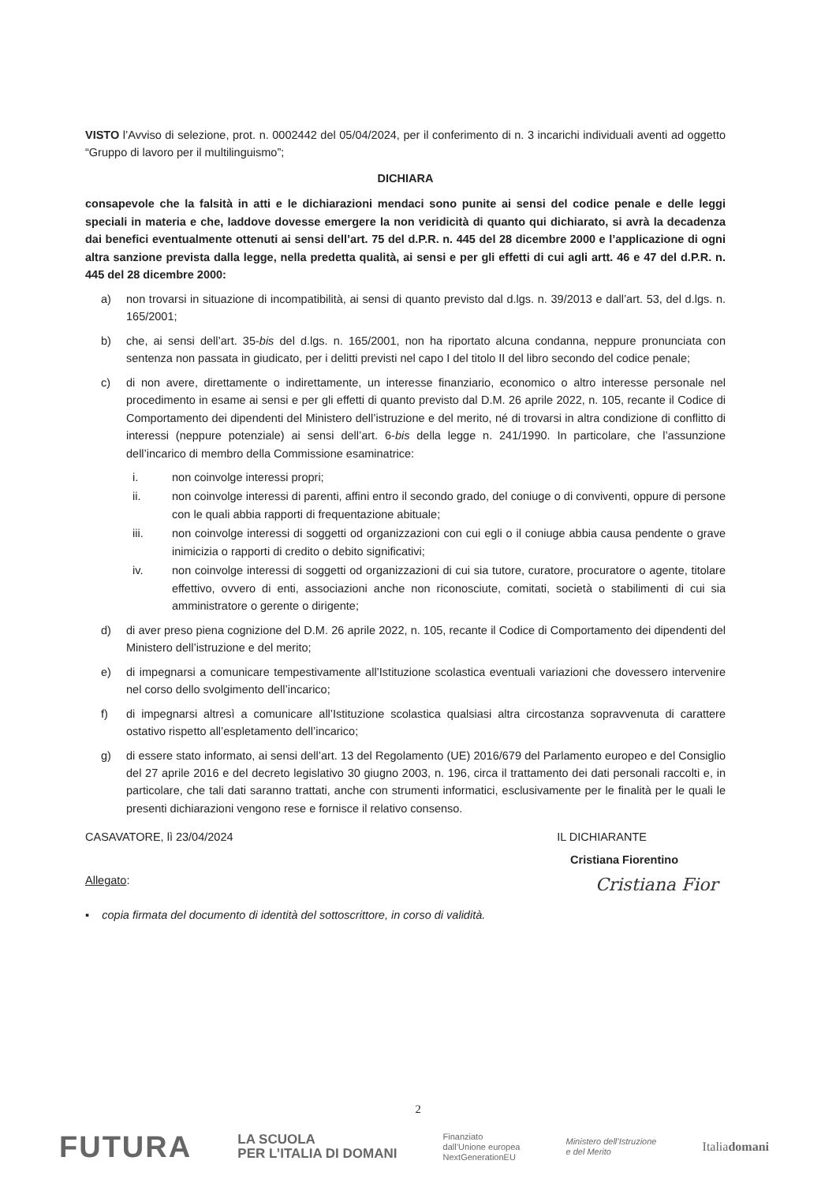VISTO l’Avviso di selezione, prot. n. 0002442 del 05/04/2024, per il conferimento di n. 3 incarichi individuali aventi ad oggetto “Gruppo di lavoro per il multilinguismo”;
DICHIARA
consapevole che la falsità in atti e le dichiarazioni mendaci sono punite ai sensi del codice penale e delle leggi speciali in materia e che, laddove dovesse emergere la non veridicità di quanto qui dichiarato, si avrà la decadenza dai benefici eventualmente ottenuti ai sensi dell’art. 75 del d.P.R. n. 445 del 28 dicembre 2000 e l’applicazione di ogni altra sanzione prevista dalla legge, nella predetta qualità, ai sensi e per gli effetti di cui agli artt. 46 e 47 del d.P.R. n. 445 del 28 dicembre 2000:
a) non trovarsi in situazione di incompatibilità, ai sensi di quanto previsto dal d.lgs. n. 39/2013 e dall’art. 53, del d.lgs. n. 165/2001;
b) che, ai sensi dell’art. 35-bis del d.lgs. n. 165/2001, non ha riportato alcuna condanna, neppure pronunciata con sentenza non passata in giudicato, per i delitti previsti nel capo I del titolo II del libro secondo del codice penale;
c) di non avere, direttamente o indirettamente, un interesse finanziario, economico o altro interesse personale nel procedimento in esame ai sensi e per gli effetti di quanto previsto dal D.M. 26 aprile 2022, n. 105, recante il Codice di Comportamento dei dipendenti del Ministero dell’istruzione e del merito, né di trovarsi in altra condizione di conflitto di interessi (neppure potenziale) ai sensi dell’art. 6-bis della legge n. 241/1990. In particolare, che l’assunzione dell’incarico di membro della Commissione esaminatrice:
i. non coinvolge interessi propri;
ii. non coinvolge interessi di parenti, affini entro il secondo grado, del coniuge o di conviventi, oppure di persone con le quali abbia rapporti di frequentazione abituale;
iii. non coinvolge interessi di soggetti od organizzazioni con cui egli o il coniuge abbia causa pendente o grave inimicizia o rapporti di credito o debito significativi;
iv. non coinvolge interessi di soggetti od organizzazioni di cui sia tutore, curatore, procuratore o agente, titolare effettivo, ovvero di enti, associazioni anche non riconosciute, comitati, società o stabilimenti di cui sia amministratore o gerente o dirigente;
d) di aver preso piena cognizione del D.M. 26 aprile 2022, n. 105, recante il Codice di Comportamento dei dipendenti del Ministero dell’istruzione e del merito;
e) di impegnarsi a comunicare tempestivamente all’Istituzione scolastica eventuali variazioni che dovessero intervenire nel corso dello svolgimento dell’incarico;
f) di impegnarsi altresì a comunicare all’Istituzione scolastica qualsiasi altra circostanza sopravvenuta di carattere ostativo rispetto all’espletamento dell’incarico;
g) di essere stato informato, ai sensi dell’art. 13 del Regolamento (UE) 2016/679 del Parlamento europeo e del Consiglio del 27 aprile 2016 e del decreto legislativo 30 giugno 2003, n. 196, circa il trattamento dei dati personali raccolti e, in particolare, che tali dati saranno trattati, anche con strumenti informatici, esclusivamente per le finalità per le quali le presenti dichiarazioni vengono rese e fornisce il relativo consenso.
CASAVATORE, lì 23/04/2024 IL DICHIARANTE
Cristiana Fiorentino
Allegato: Cristiana Fior
▪ copia firmata del documento di identità del sottoscrittore, in corso di validità.
2
FUTURA LA SCUOLA
PER L’ITALIA DI DOMANI Finanziato
dall’Unione europea
NextGenerationEU Ministero dell’Istruzione
e del Merito Italiadomani